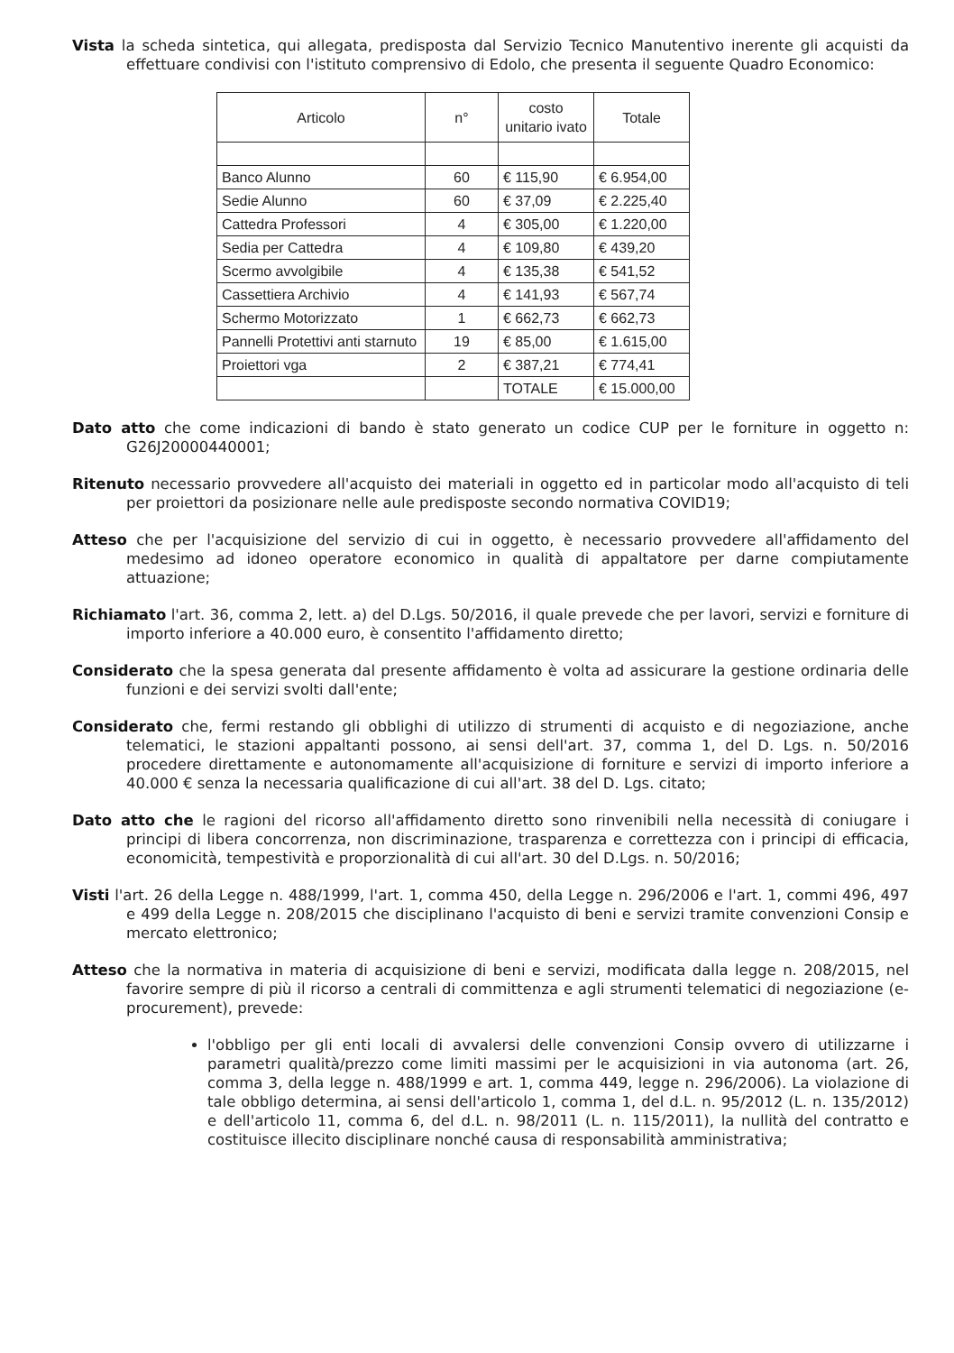Vista la scheda sintetica, qui allegata, predisposta dal Servizio Tecnico Manutentivo inerente gli acquisti da effettuare condivisi con l'istituto comprensivo di Edolo, che presenta il seguente Quadro Economico:
| Articolo | n° | costo unitario ivato | Totale |
| --- | --- | --- | --- |
| Banco Alunno | 60 | € 115,90 | € 6.954,00 |
| Sedie Alunno | 60 | € 37,09 | € 2.225,40 |
| Cattedra Professori | 4 | € 305,00 | € 1.220,00 |
| Sedia per Cattedra | 4 | € 109,80 | € 439,20 |
| Scermo avvolgibile | 4 | € 135,38 | € 541,52 |
| Cassettiera Archivio | 4 | € 141,93 | € 567,74 |
| Schermo Motorizzato | 1 | € 662,73 | € 662,73 |
| Pannelli Protettivi anti starnuto | 19 | € 85,00 | € 1.615,00 |
| Proiettori vga | 2 | € 387,21 | € 774,41 |
| | | TOTALE | € 15.000,00 |
Dato atto che come indicazioni di bando è stato generato un codice CUP per le forniture in oggetto n: G26J20000440001;
Ritenuto necessario provvedere all'acquisto dei materiali in oggetto ed in particolar modo all'acquisto di teli per proiettori da posizionare nelle aule predisposte secondo normativa COVID19;
Atteso che per l'acquisizione del servizio di cui in oggetto, è necessario provvedere all'affidamento del medesimo ad idoneo operatore economico in qualità di appaltatore per darne compiutamente attuazione;
Richiamato l'art. 36, comma 2, lett. a) del D.Lgs. 50/2016, il quale prevede che per lavori, servizi e forniture di importo inferiore a 40.000 euro, è consentito l'affidamento diretto;
Considerato che la spesa generata dal presente affidamento è volta ad assicurare la gestione ordinaria delle funzioni e dei servizi svolti dall'ente;
Considerato che, fermi restando gli obblighi di utilizzo di strumenti di acquisto e di negoziazione, anche telematici, le stazioni appaltanti possono, ai sensi dell'art. 37, comma 1, del D. Lgs. n. 50/2016 procedere direttamente e autonomamente all'acquisizione di forniture e servizi di importo inferiore a 40.000 € senza la necessaria qualificazione di cui all'art. 38 del D. Lgs. citato;
Dato atto che le ragioni del ricorso all'affidamento diretto sono rinvenibili nella necessità di coniugare i principi di libera concorrenza, non discriminazione, trasparenza e correttezza con i principi di efficacia, economicità, tempestività e proporzionalità di cui all'art. 30 del D.Lgs. n. 50/2016;
Visti l'art. 26 della Legge n. 488/1999, l'art. 1, comma 450, della Legge n. 296/2006 e l'art. 1, commi 496, 497 e 499 della Legge n. 208/2015 che disciplinano l'acquisto di beni e servizi tramite convenzioni Consip e mercato elettronico;
Atteso che la normativa in materia di acquisizione di beni e servizi, modificata dalla legge n. 208/2015, nel favorire sempre di più il ricorso a centrali di committenza e agli strumenti telematici di negoziazione (e-procurement), prevede:
l'obbligo per gli enti locali di avvalersi delle convenzioni Consip ovvero di utilizzarne i parametri qualità/prezzo come limiti massimi per le acquisizioni in via autonoma (art. 26, comma 3, della legge n. 488/1999 e art. 1, comma 449, legge n. 296/2006). La violazione di tale obbligo determina, ai sensi dell'articolo 1, comma 1, del d.L. n. 95/2012 (L. n. 135/2012) e dell'articolo 11, comma 6, del d.L. n. 98/2011 (L. n. 115/2011), la nullità del contratto e costituisce illecito disciplinare nonché causa di responsabilità amministrativa;